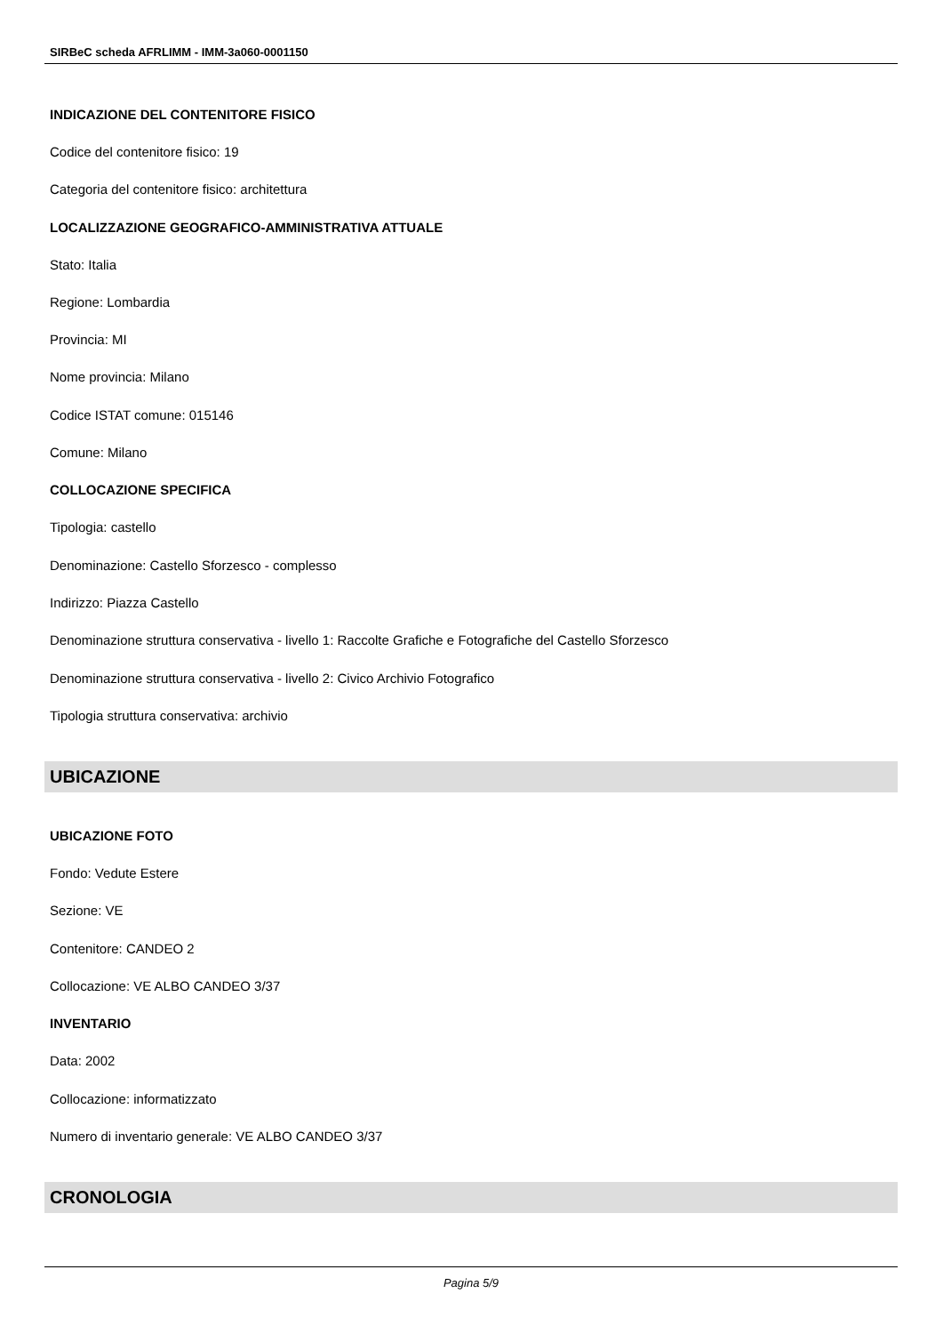SIRBeC scheda AFRLIMM - IMM-3a060-0001150
INDICAZIONE DEL CONTENITORE FISICO
Codice del contenitore fisico: 19
Categoria del contenitore fisico: architettura
LOCALIZZAZIONE GEOGRAFICO-AMMINISTRATIVA ATTUALE
Stato: Italia
Regione: Lombardia
Provincia: MI
Nome provincia: Milano
Codice ISTAT comune: 015146
Comune: Milano
COLLOCAZIONE SPECIFICA
Tipologia: castello
Denominazione: Castello Sforzesco - complesso
Indirizzo: Piazza Castello
Denominazione struttura conservativa - livello 1: Raccolte Grafiche e Fotografiche del Castello Sforzesco
Denominazione struttura conservativa - livello 2: Civico Archivio Fotografico
Tipologia struttura conservativa: archivio
UBICAZIONE
UBICAZIONE FOTO
Fondo: Vedute Estere
Sezione: VE
Contenitore: CANDEO 2
Collocazione: VE ALBO CANDEO 3/37
INVENTARIO
Data: 2002
Collocazione: informatizzato
Numero di inventario generale: VE ALBO CANDEO 3/37
CRONOLOGIA
Pagina 5/9